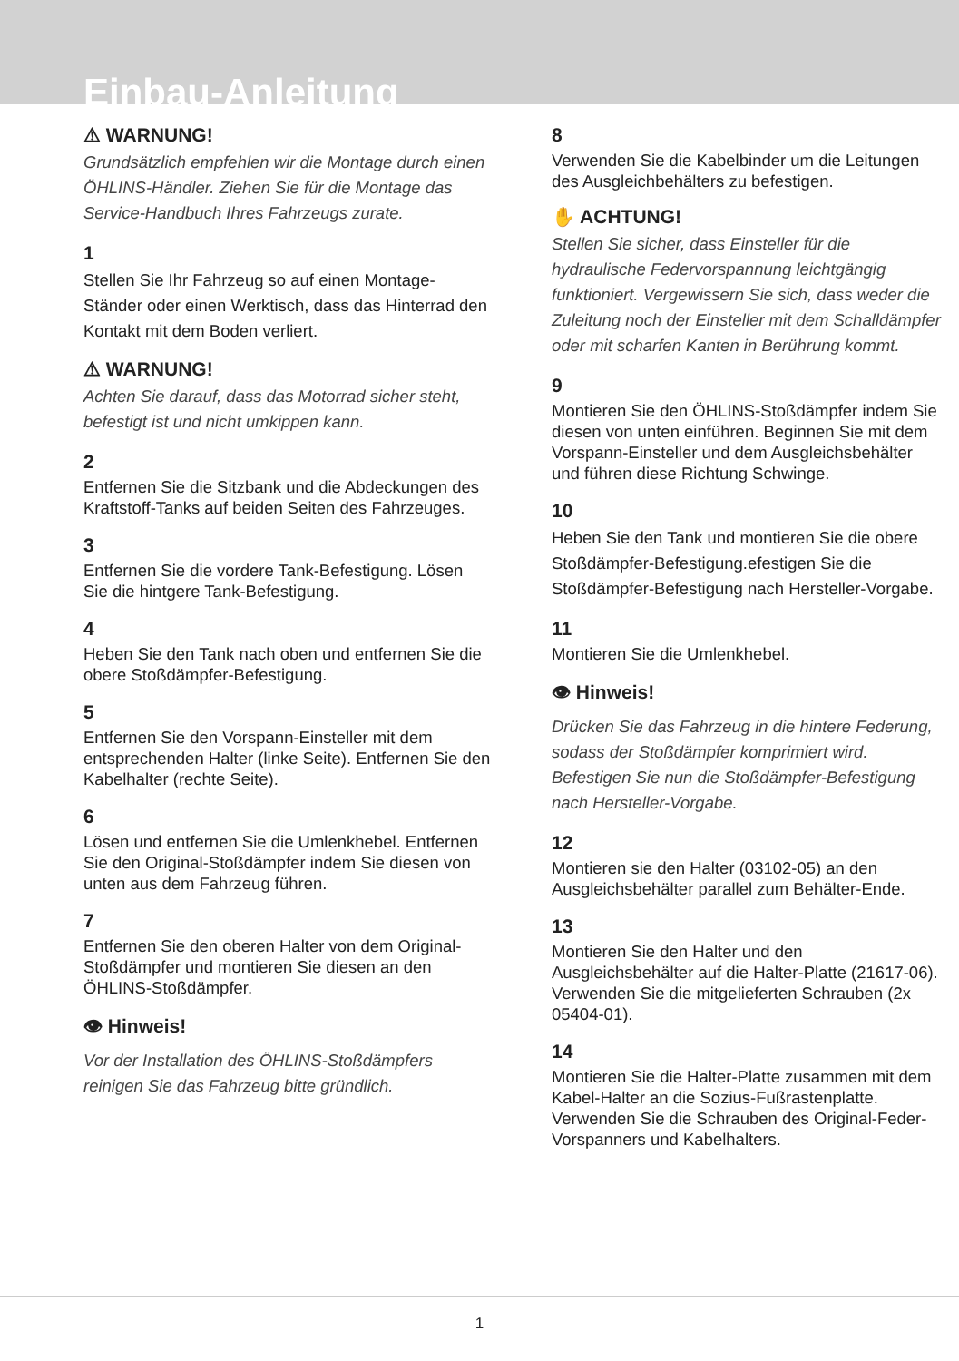Einbau-Anleitung
⚠ WARNUNG!
Grundsätzlich empfehlen wir die Montage durch einen ÖHLINS-Händler. Ziehen Sie für die Montage das Service-Handbuch Ihres Fahrzeugs zurate.
1
Stellen Sie Ihr Fahrzeug so auf einen Montage-Ständer oder einen Werktisch, dass das Hinterrad den Kontakt mit dem Boden verliert.
⚠ WARNUNG!
Achten Sie darauf, dass das Motorrad sicher steht, befestigt ist und nicht umkippen kann.
2
Entfernen Sie die Sitzbank und die Abdeckungen des Kraftstoff-Tanks auf beiden Seiten des Fahrzeuges.
3
Entfernen Sie die vordere Tank-Befestigung. Lösen Sie die hintgere Tank-Befestigung.
4
Heben Sie den Tank nach oben und entfernen Sie die obere Stoßdämpfer-Befestigung.
5
Entfernen Sie den Vorspann-Einsteller mit dem entsprechenden Halter (linke Seite). Entfernen Sie den Kabelhalter (rechte Seite).
6
Lösen und entfernen Sie die Umlenkhebel. Entfernen Sie den Original-Stoßdämpfer indem Sie diesen von unten aus dem Fahrzeug führen.
7
Entfernen Sie den oberen Halter von dem Original-Stoßdämpfer und montieren Sie diesen an den ÖHLINS-Stoßdämpfer.
👁 Hinweis!
Vor der Installation des ÖHLINS-Stoßdämpfers reinigen Sie das Fahrzeug bitte gründlich.
8
Verwenden Sie die Kabelbinder um die Leitungen des Ausgleichbehälters zu befestigen.
✋ ACHTUNG!
Stellen Sie sicher, dass Einsteller für die hydraulische Federvorspannung leichtgängig funktioniert. Vergewissern Sie sich, dass weder die Zuleitung noch der Einsteller mit dem Schalldämpfer oder mit scharfen Kanten in Berührung kommt.
9
Montieren Sie den ÖHLINS-Stoßdämpfer indem Sie diesen von unten einführen. Beginnen Sie mit dem Vorspann-Einsteller und dem Ausgleichsbehälter und führen diese Richtung Schwinge.
10
Heben Sie den Tank und montieren Sie die obere Stoßdämpfer-Befestigung.efestigen Sie die Stoßdämpfer-Befestigung nach Hersteller-Vorgabe.
11
Montieren Sie die Umlenkhebel.
👁 Hinweis!
Drücken Sie das Fahrzeug in die hintere Federung, sodass der Stoßdämpfer komprimiert wird. Befestigen Sie nun die Stoßdämpfer-Befestigung nach Hersteller-Vorgabe.
12
Montieren sie den Halter (03102-05) an den Ausgleichsbehälter parallel zum Behälter-Ende.
13
Montieren Sie den Halter und den Ausgleichsbehälter auf die Halter-Platte (21617-06). Verwenden Sie die mitgelieferten Schrauben (2x 05404-01).
14
Montieren Sie die Halter-Platte zusammen mit dem Kabel-Halter an die Sozius-Fußrastenplatte. Verwenden Sie die Schrauben des Original-Feder-Vorspanners und Kabelhalters.
1